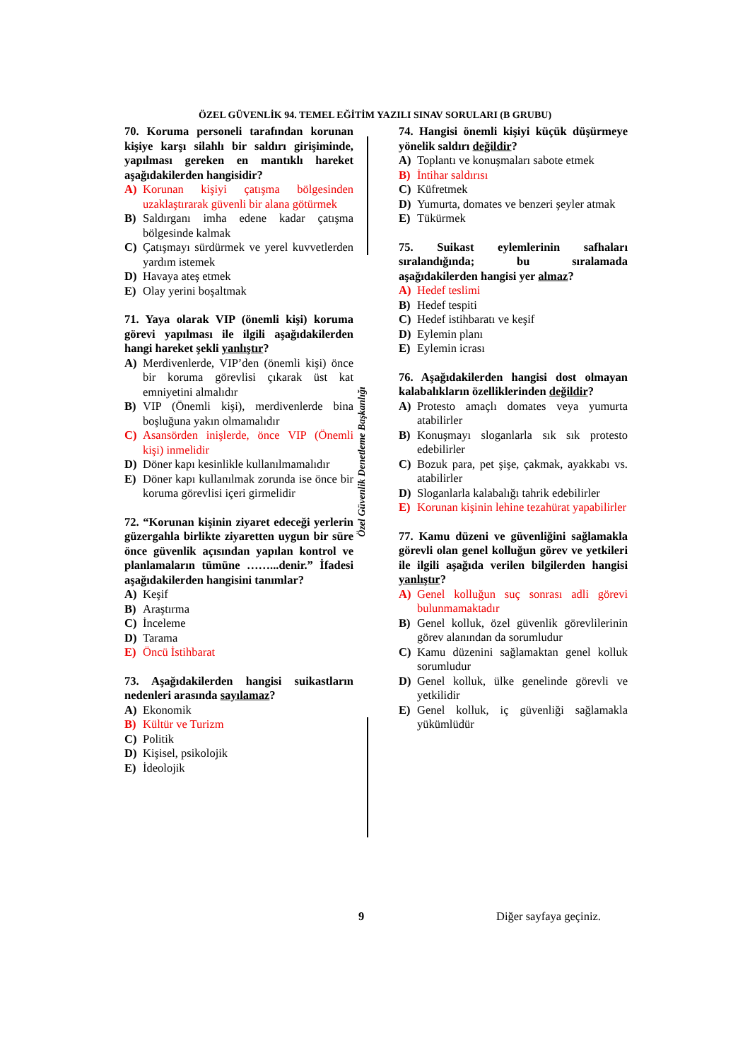ÖZEL GÜVENLİK 94. TEMEL EĞİTİM YAZILI SINAV SORULARI (B GRUBU)
Özel Güvenlik Denetleme Başkanlığı
70. Koruma personeli tarafından korunan kişiye karşı silahlı bir saldırı girişiminde, yapılması gereken en mantıklı hareket aşağıdakilerden hangisidir?
A) Korunan kişiyi çatışma bölgesinden uzaklaştırarak güvenli bir alana götürmek
B) Saldırganı imha edene kadar çatışma bölgesinde kalmak
C) Çatışmayı sürdürmek ve yerel kuvvetlerden yardım istemek
D) Havaya ateş etmek
E) Olay yerini boşaltmak
71. Yaya olarak VIP (önemli kişi) koruma görevi yapılması ile ilgili aşağıdakilerden hangi hareket şekli yanlıştır?
A) Merdivenlerde, VIP’den (önemli kişi) önce bir koruma görevlisi çıkarak üst kat emniyetini almalıdır
B) VIP (Önemli kişi), merdivenlerde bina boşluğuna yakın olmamalıdır
C) Asansörden inişlerde, önce VIP (Önemli kişi) inmelidir
D) Döner kapı kesinlikle kullanılmamalıdır
E) Döner kapı kullanılmak zorunda ise önce bir koruma görevlisi içeri girmelidir
72. “Korunan kişinin ziyaret edeceği yerlerin güzergahla birlikte ziyaretten uygun bir süre önce güvenlik açısından yapılan kontrol ve planlamaların tümüne ……...denir.” İfadesi aşağıdakilerden hangisini tanımlar?
A) Keşif
B) Araştırma
C) İnceleme
D) Tarama
E) Öncü İstihbarat
73. Aşağıdakilerden hangisi suikastların nedenleri arasında sayılamaz?
A) Ekonomik
B) Kültür ve Turizm
C) Politik
D) Kişisel, psikolojik
E) İdeolojik
74. Hangisi önemli kişiyi küçük düşürmeye yönelik saldırı değildir?
A) Toplantı ve konuşmaları sabote etmek
B) İntihar saldırısı
C) Küfretmek
D) Yumurta, domates ve benzeri şeyler atmak
E) Tükürmek
75. Suikast eylemlerinin safhaları sıralandığında; bu sıralamada aşağıdakilerden hangisi yer almaz?
A) Hedef teslimi
B) Hedef tespiti
C) Hedef istihbaratı ve keşif
D) Eylemin planı
E) Eylemin icrası
76. Aşağıdakilerden hangisi dost olmayan kalabalıkların özelliklerinden değildir?
A) Protesto amaçlı domates veya yumurta atabilirler
B) Konuşmayı sloganlarla sık sık protesto edebilirler
C) Bozuk para, pet şişe, çakmak, ayakkabı vs. atabilirler
D) Sloganlarla kalabalığı tahrik edebilirler
E) Korunan kişinin lehine tezahürat yapabilirler
77. Kamu düzeni ve güvenliğini sağlamakla görevli olan genel kolluğun görev ve yetkileri ile ilgili aşağıda verilen bilgilerden hangisi yanlıştır?
A) Genel kolluğun suç sonrası adli görevi bulunmamaktadır
B) Genel kolluk, özel güvenlik görevlilerinin görev alanından da sorumludur
C) Kamu düzenini sağlamaktan genel kolluk sorumludur
D) Genel kolluk, ülke genelinde görevli ve yetkilidir
E) Genel kolluk, iç güvenliği sağlamakla yükümlüdür
9 Diğer sayfaya geçiniz.